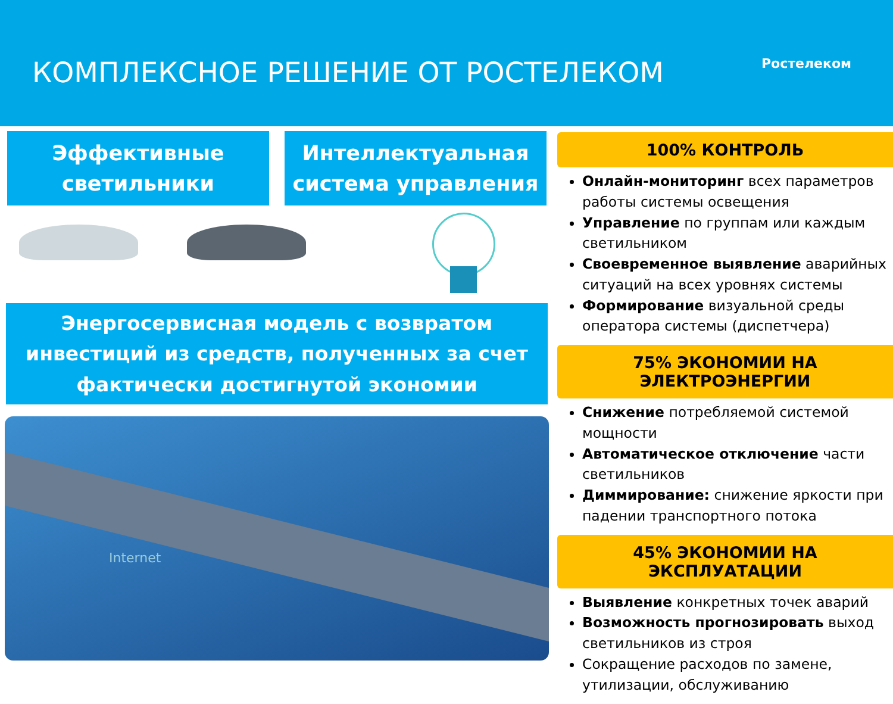КОМПЛЕКСНОЕ РЕШЕНИЕ ОТ РОСТЕЛЕКОМ
Ростелеком
Эффективные
светильники
Интеллектуальная
система управления
Энергосервисная модель с возвратом
инвестиций из средств, полученных за счет
фактически достигнутой экономии
Internet
100% КОНТРОЛЬ
Онлайн-мониторинг всех параметров работы системы освещения
Управление по группам или каждым светильником
Своевременное выявление аварийных ситуаций на всех уровнях системы
Формирование визуальной среды оператора системы (диспетчера)
75% ЭКОНОМИИ НА ЭЛЕКТРОЭНЕРГИИ
Снижение потребляемой системой мощности
Автоматическое отключение части светильников
Диммирование: снижение яркости при падении транспортного потока
45% ЭКОНОМИИ НА ЭКСПЛУАТАЦИИ
Выявление конкретных точек аварий
Возможность прогнозировать выход светильников из строя
Сокращение расходов по замене, утилизации, обслуживанию